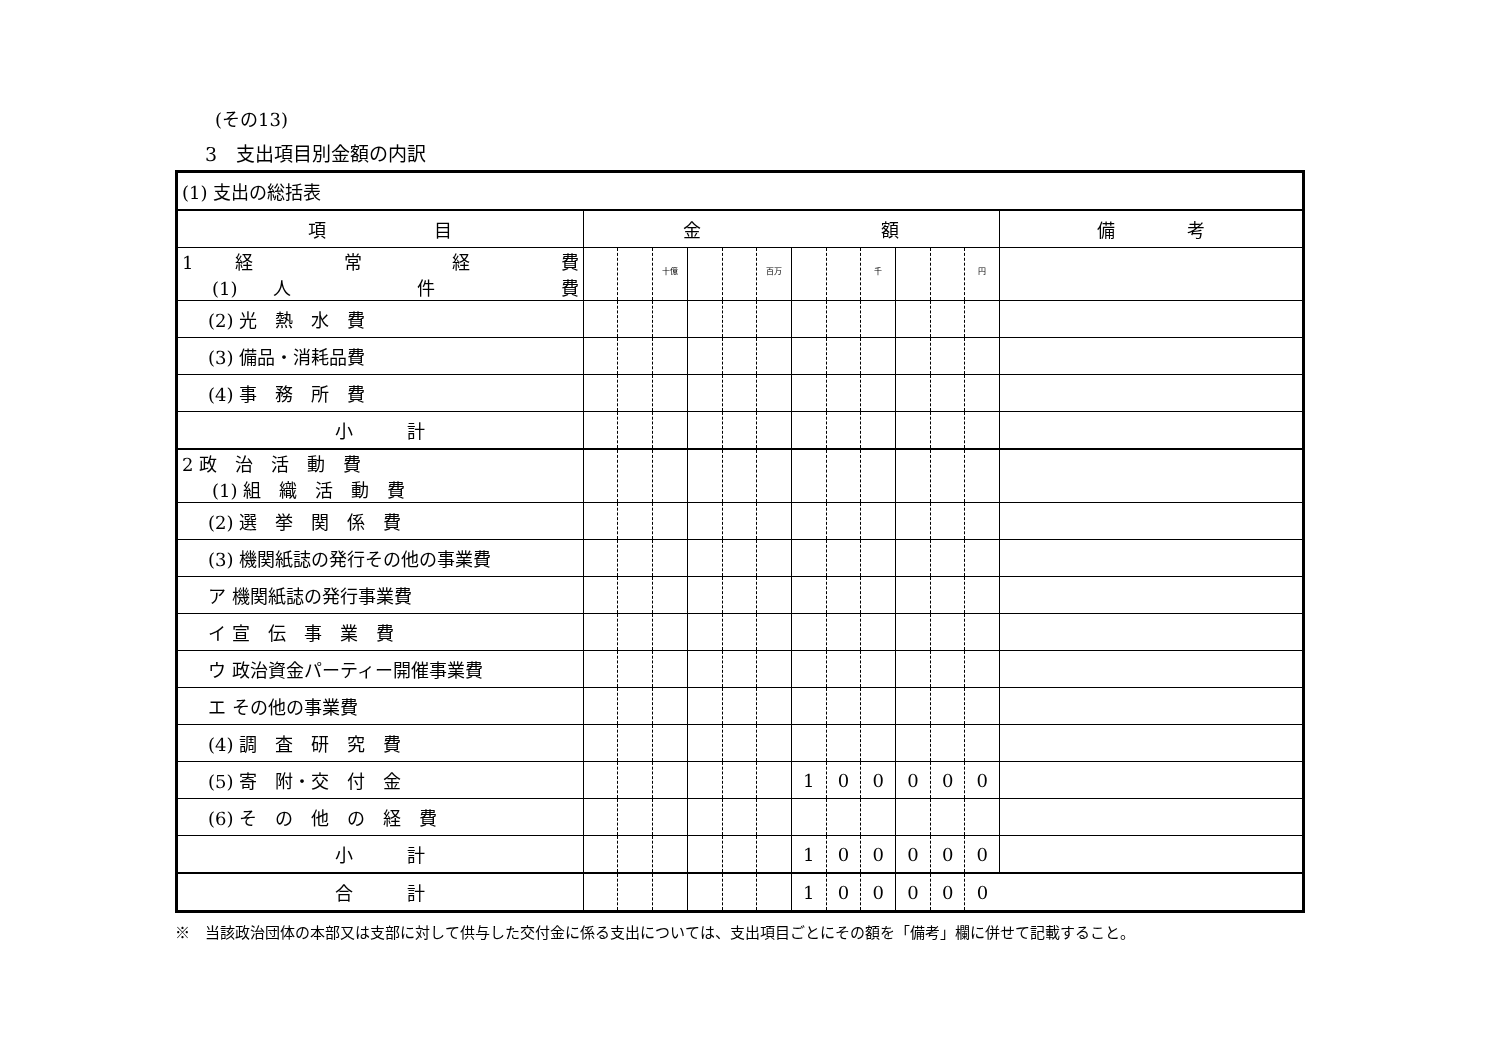(その13)
3　支出項目別金額の内訳
| (1) 支出の総括表 | | | | | | | | | | | | | |
| 項 目 | 金 額 | | | | | | | | | | | | 備 考 |
| 1 経 常 経 費 (1) 人 件 費 | | | <sup>十億</sup> | | | <sup>百万</sup> | | | <sup>千</sup> | | | <sup>円</sup> | |
| (2) 光 熱 水 費 | | | | | | | | | | | | | |
| (3) 備品・消耗品費 | | | | | | | | | | | | | |
| (4) 事 務 所 費 | | | | | | | | | | | | | |
| 小 計 | | | | | | | | | | | | | |
| 2 政 治 活 動 費 (1) 組 織 活 動 費 | | | | | | | | | | | | | |
| (2) 選 挙 関 係 費 | | | | | | | | | | | | | |
| (3) 機関紙誌の発行その他の事業費 | | | | | | | | | | | | | |
| ア 機関紙誌の発行事業費 | | | | | | | | | | | | | |
| イ 宣 伝 事 業 費 | | | | | | | | | | | | | |
| ウ 政治資金パーティー開催事業費 | | | | | | | | | | | | | |
| エ その他の事業費 | | | | | | | | | | | | | |
| (4) 調 査 研 究 費 | | | | | | | | | | | | | |
| (5) 寄 附・交 付 金 | | | | | | | 1 | 0 | 0 | 0 | 0 | 0 | |
| (6) そ の 他 の 経 費 | | | | | | | | | | | | | |
| 小 計 | | | | | | | 1 | 0 | 0 | 0 | 0 | 0 | |
| 合 計 | | | | | | | 1 | 0 | 0 | 0 | 0 | 0 | |
※　当該政治団体の本部又は支部に対して供与した交付金に係る支出については、支出項目ごとにその額を「備考」欄に併せて記載すること。